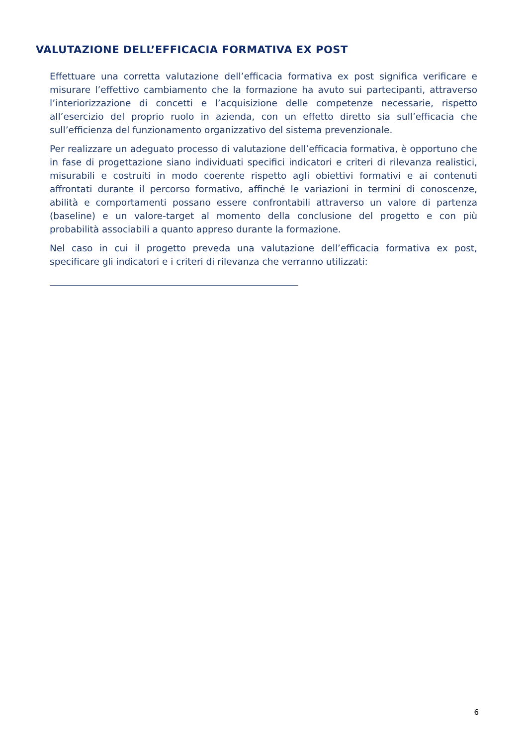VALUTAZIONE DELL’EFFICACIA FORMATIVA EX POST
Effettuare una corretta valutazione dell’efficacia formativa ex post significa verificare e misurare l’effettivo cambiamento che la formazione ha avuto sui partecipanti, attraverso l’interiorizzazione di concetti e l’acquisizione delle competenze necessarie, rispetto all’esercizio del proprio ruolo in azienda, con un effetto diretto sia sull’efficacia che sull’efficienza del funzionamento organizzativo del sistema prevenzionale.
Per realizzare un adeguato processo di valutazione dell’efficacia formativa, è opportuno che in fase di progettazione siano individuati specifici indicatori e criteri di rilevanza realistici, misurabili e costruiti in modo coerente rispetto agli obiettivi formativi e ai contenuti affrontati durante il percorso formativo, affinché le variazioni in termini di conoscenze, abilità e comportamenti possano essere confrontabili attraverso un valore di partenza (baseline) e un valore-target al momento della conclusione del progetto e con più probabilità associabili a quanto appreso durante la formazione.
Nel caso in cui il progetto preveda una valutazione dell’efficacia formativa ex post, specificare gli indicatori e i criteri di rilevanza che verranno utilizzati:
6